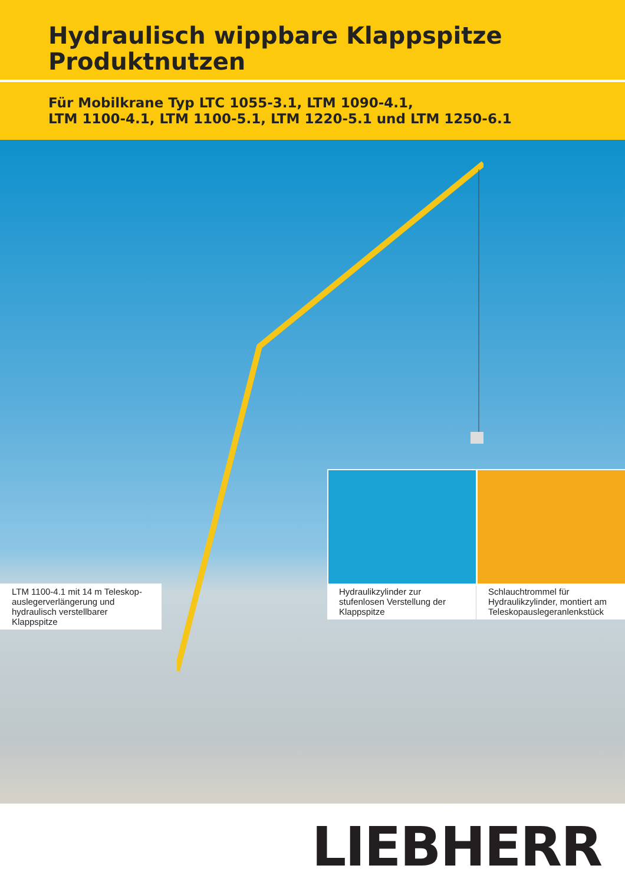Hydraulisch wippbare Klappspitze
Produktnutzen
Für Mobilkrane Typ LTC 1055-3.1, LTM 1090-4.1,
LTM 1100-4.1, LTM 1100-5.1, LTM 1220-5.1 und LTM 1250-6.1
LTM 1100-4.1 mit 14 m Teleskop-
auslegerverlängerung und
hydraulisch verstellbarer Klappspitze
Hydraulikzylinder zur
stufenlosen Verstellung der
Klappspitze
Schlauchtrommel für
Hydraulikzylinder, montiert am
Teleskopauslegeranlenkstück
LIEBHERR